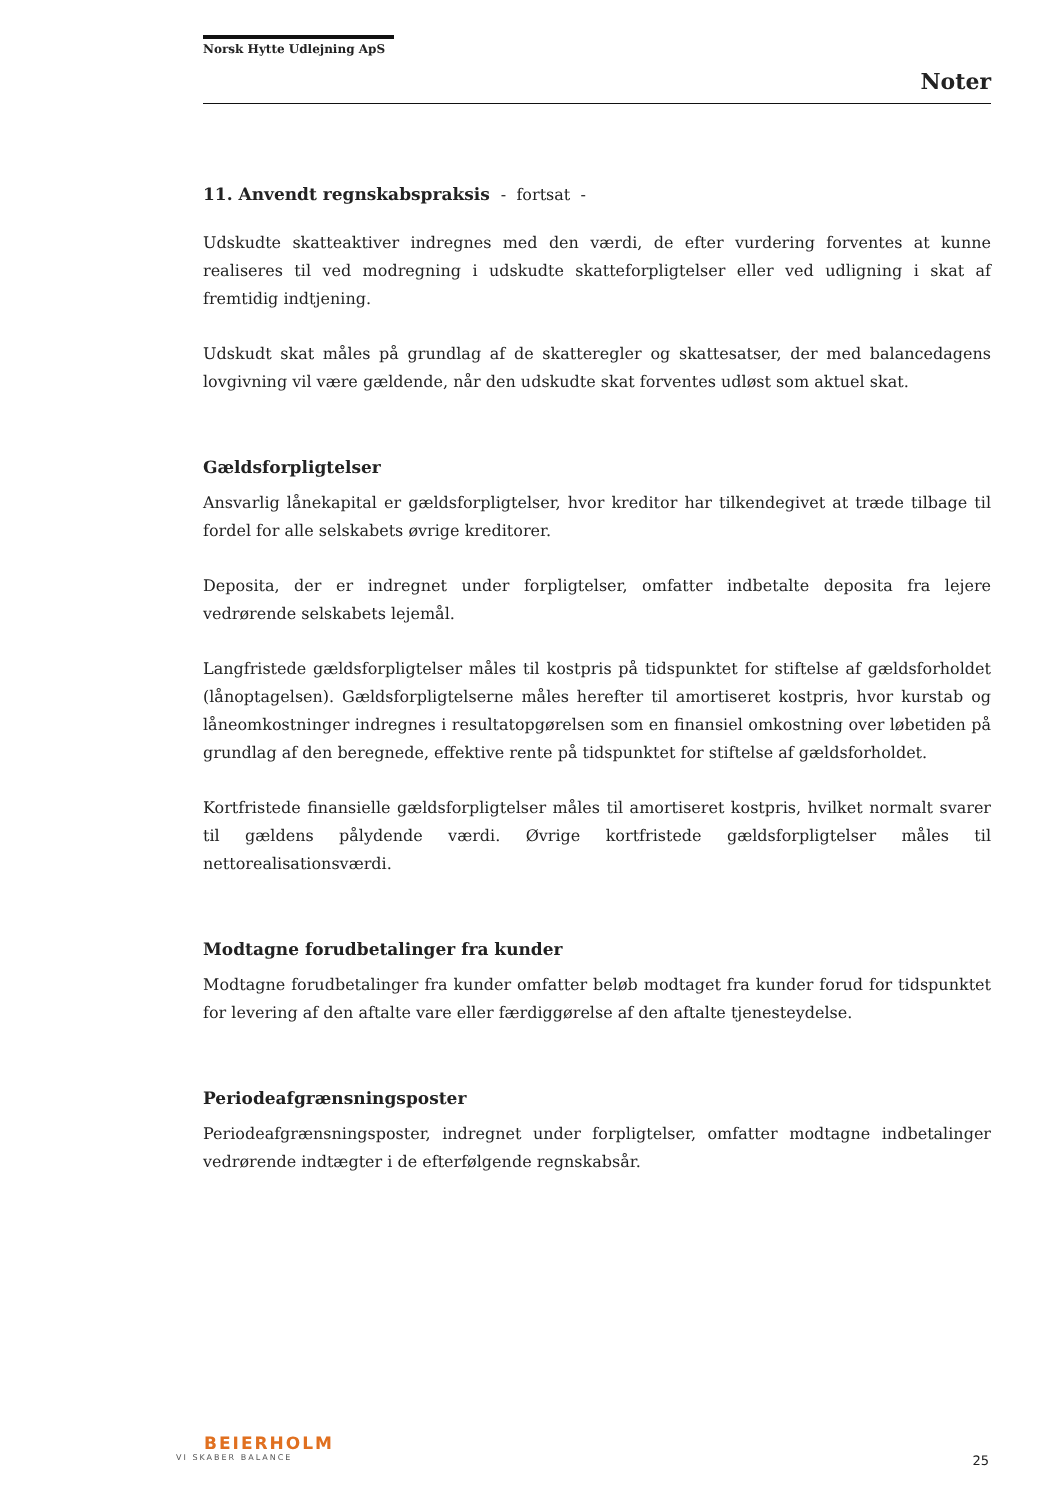Norsk Hytte Udlejning ApS
Noter
11. Anvendt regnskabspraksis - fortsat -
Udskudte skatteaktiver indregnes med den værdi, de efter vurdering forventes at kunne realiseres til ved modregning i udskudte skatteforpligtelser eller ved udligning i skat af fremtidig indtjening.
Udskudt skat måles på grundlag af de skatteregler og skattesatser, der med balancedagens lovgivning vil være gældende, når den udskudte skat forventes udløst som aktuel skat.
Gældsforpligtelser
Ansvarlig lånekapital er gældsforpligtelser, hvor kreditor har tilkendegivet at træde tilbage til fordel for alle selskabets øvrige kreditorer.
Deposita, der er indregnet under forpligtelser, omfatter indbetalte deposita fra lejere vedrørende selskabets lejemål.
Langfristede gældsforpligtelser måles til kostpris på tidspunktet for stiftelse af gældsforholdet (lånoptagelsen). Gældsforpligtelserne måles herefter til amortiseret kostpris, hvor kurstab og låneomkostninger indregnes i resultatopgørelsen som en finansiel omkostning over løbetiden på grundlag af den beregnede, effektive rente på tidspunktet for stiftelse af gældsforholdet.
Kortfristede finansielle gældsforpligtelser måles til amortiseret kostpris, hvilket normalt svarer til gældens pålydende værdi. Øvrige kortfristede gældsforpligtelser måles til nettorealisationsværdi.
Modtagne forudbetalinger fra kunder
Modtagne forudbetalinger fra kunder omfatter beløb modtaget fra kunder forud for tidspunktet for levering af den aftalte vare eller færdiggørelse af den aftalte tjenesteydelse.
Periodeafgrænsningsposter
Periodeafgrænsningsposter, indregnet under forpligtelser, omfatter modtagne indbetalinger vedrørende indtægter i de efterfølgende regnskabsår.
BEIERHOLM
VI SKABER BALANCE
25